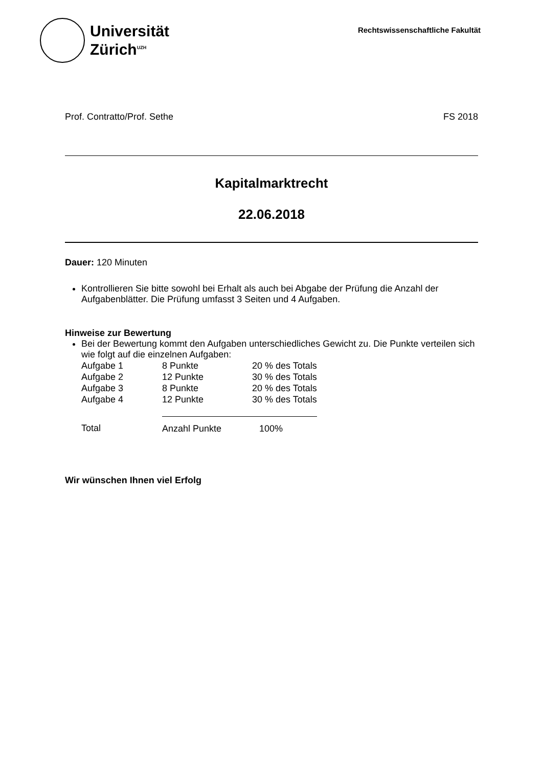Universität
Zürich<sup>UZH</sup>
Rechtswissenschaftliche Fakultät
Prof. Contratto/Prof. Sethe FS 2018
Kapitalmarktrecht
22.06.2018
Dauer: 120 Minuten
Kontrollieren Sie bitte sowohl bei Erhalt als auch bei Abgabe der Prüfung die Anzahl der Aufgabenblätter. Die Prüfung umfasst 3 Seiten und 4 Aufgaben.
Hinweise zur Bewertung
Bei der Bewertung kommt den Aufgaben unterschiedliches Gewicht zu. Die Punkte verteilen sich wie folgt auf die einzelnen Aufgaben:
| Aufgabe 1 | 8 Punkte | 20 % des Totals |
| Aufgabe 2 | 12 Punkte | 30 % des Totals |
| Aufgabe 3 | 8 Punkte | 20 % des Totals |
| Aufgabe 4 | 12 Punkte | 30 % des Totals |
| Total | Anzahl Punkte | 100% |
Wir wünschen Ihnen viel Erfolg